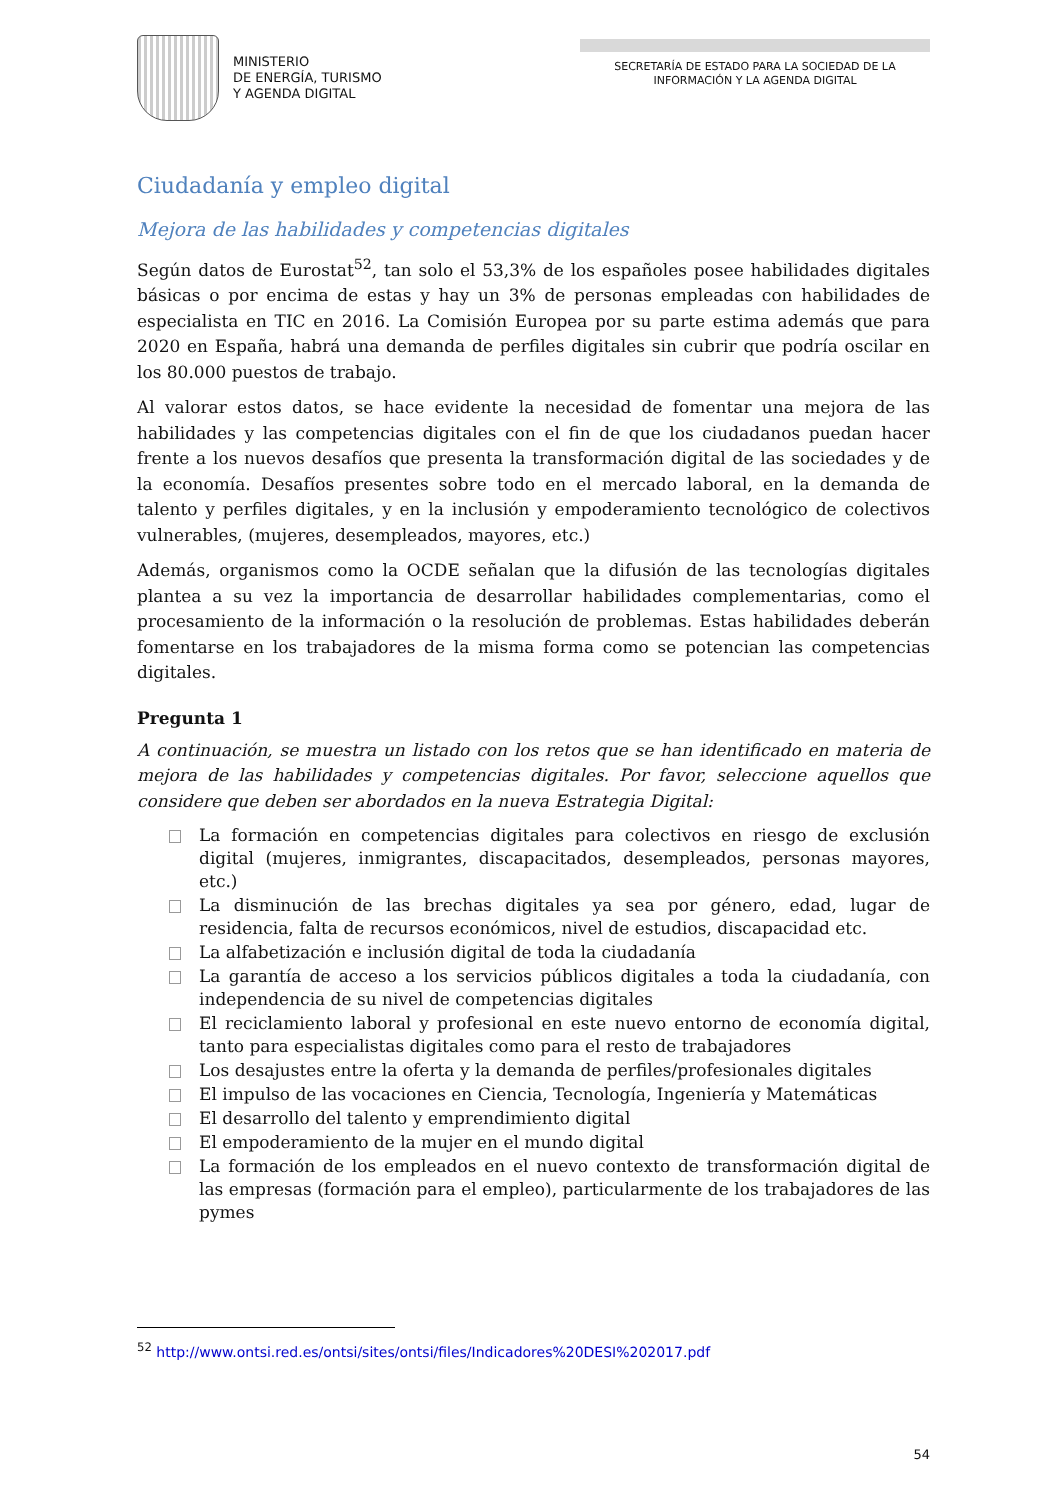MINISTERIO
DE ENERGÍA, TURISMO
Y AGENDA DIGITAL
SECRETARÍA DE ESTADO PARA LA SOCIEDAD DE LA INFORMACIÓN Y LA AGENDA DIGITAL
Ciudadanía y empleo digital
Mejora de las habilidades y competencias digitales
Según datos de Eurostat<sup>52</sup>, tan solo el 53,3% de los españoles posee habilidades digitales básicas o por encima de estas y hay un 3% de personas empleadas con habilidades de especialista en TIC en 2016. La Comisión Europea por su parte estima además que para 2020 en España, habrá una demanda de perfiles digitales sin cubrir que podría oscilar en los 80.000 puestos de trabajo.
Al valorar estos datos, se hace evidente la necesidad de fomentar una mejora de las habilidades y las competencias digitales con el fin de que los ciudadanos puedan hacer frente a los nuevos desafíos que presenta la transformación digital de las sociedades y de la economía. Desafíos presentes sobre todo en el mercado laboral, en la demanda de talento y perfiles digitales, y en la inclusión y empoderamiento tecnológico de colectivos vulnerables, (mujeres, desempleados, mayores, etc.)
Además, organismos como la OCDE señalan que la difusión de las tecnologías digitales plantea a su vez la importancia de desarrollar habilidades complementarias, como el procesamiento de la información o la resolución de problemas. Estas habilidades deberán fomentarse en los trabajadores de la misma forma como se potencian las competencias digitales.
Pregunta 1
A continuación, se muestra un listado con los retos que se han identificado en materia de mejora de las habilidades y competencias digitales. Por favor, seleccione aquellos que considere que deben ser abordados en la nueva Estrategia Digital:
La formación en competencias digitales para colectivos en riesgo de exclusión digital (mujeres, inmigrantes, discapacitados, desempleados, personas mayores, etc.)
La disminución de las brechas digitales ya sea por género, edad, lugar de residencia, falta de recursos económicos, nivel de estudios, discapacidad etc.
La alfabetización e inclusión digital de toda la ciudadanía
La garantía de acceso a los servicios públicos digitales a toda la ciudadanía, con independencia de su nivel de competencias digitales
El reciclamiento laboral y profesional en este nuevo entorno de economía digital, tanto para especialistas digitales como para el resto de trabajadores
Los desajustes entre la oferta y la demanda de perfiles/profesionales digitales
El impulso de las vocaciones en Ciencia, Tecnología, Ingeniería y Matemáticas
El desarrollo del talento y emprendimiento digital
El empoderamiento de la mujer en el mundo digital
La formación de los empleados en el nuevo contexto de transformación digital de las empresas (formación para el empleo), particularmente de los trabajadores de las pymes
<sup>52</sup> http://www.ontsi.red.es/ontsi/sites/ontsi/files/Indicadores%20DESI%202017.pdf
54